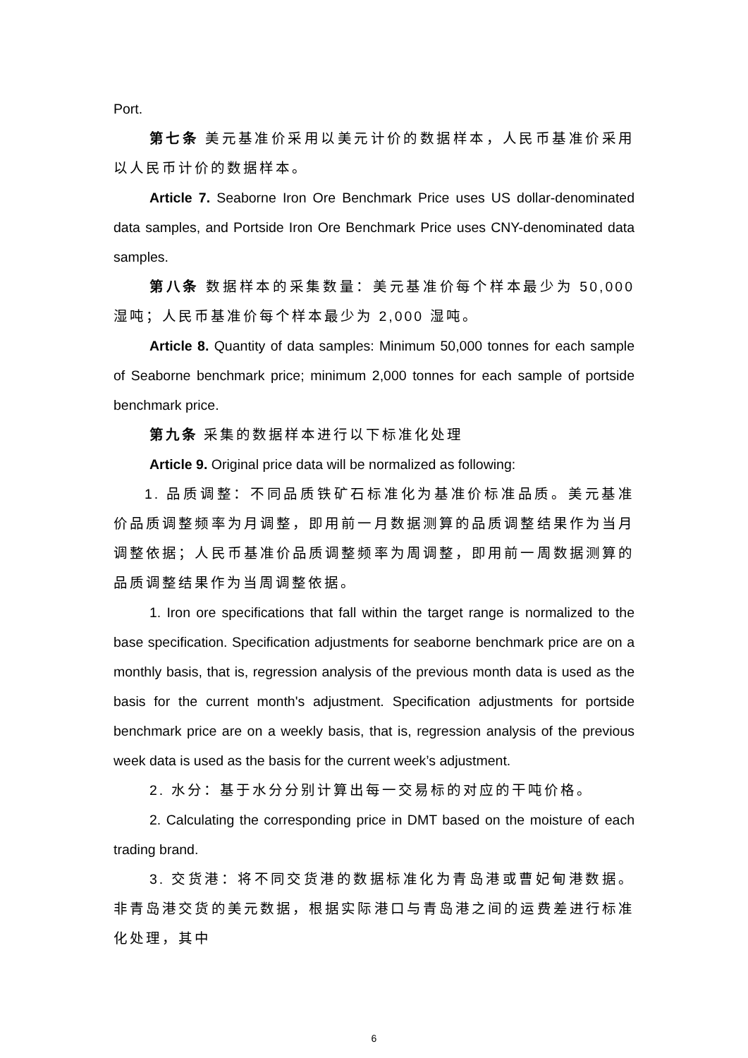Port.
第七条 美元基准价采用以美元计价的数据样本，人民币基准价采用以人民币计价的数据样本。
Article 7. Seaborne Iron Ore Benchmark Price uses US dollar-denominated data samples, and Portside Iron Ore Benchmark Price uses CNY-denominated data samples.
第八条 数据样本的采集数量：美元基准价每个样本最少为 50,000 湿吨；人民币基准价每个样本最少为 2,000 湿吨。
Article 8. Quantity of data samples: Minimum 50,000 tonnes for each sample of Seaborne benchmark price; minimum 2,000 tonnes for each sample of portside benchmark price.
第九条 采集的数据样本进行以下标准化处理
Article 9. Original price data will be normalized as following:
1. 品质调整：不同品质铁矿石标准化为基准价标准品质。美元基准价品质调整频率为月调整，即用前一月数据测算的品质调整结果作为当月调整依据；人民币基准价品质调整频率为周调整，即用前一周数据测算的品质调整结果作为当周调整依据。
1. Iron ore specifications that fall within the target range is normalized to the base specification. Specification adjustments for seaborne benchmark price are on a monthly basis, that is, regression analysis of the previous month data is used as the basis for the current month's adjustment. Specification adjustments for portside benchmark price are on a weekly basis, that is, regression analysis of the previous week data is used as the basis for the current week’s adjustment.
2. 水分：基于水分分别计算出每一交易标的对应的干吨价格。
2. Calculating the corresponding price in DMT based on the moisture of each trading brand.
3. 交货港：将不同交货港的数据标准化为青岛港或曹妃甸港数据。非青岛港交货的美元数据，根据实际港口与青岛港之间的运费差进行标准化处理，其中
6